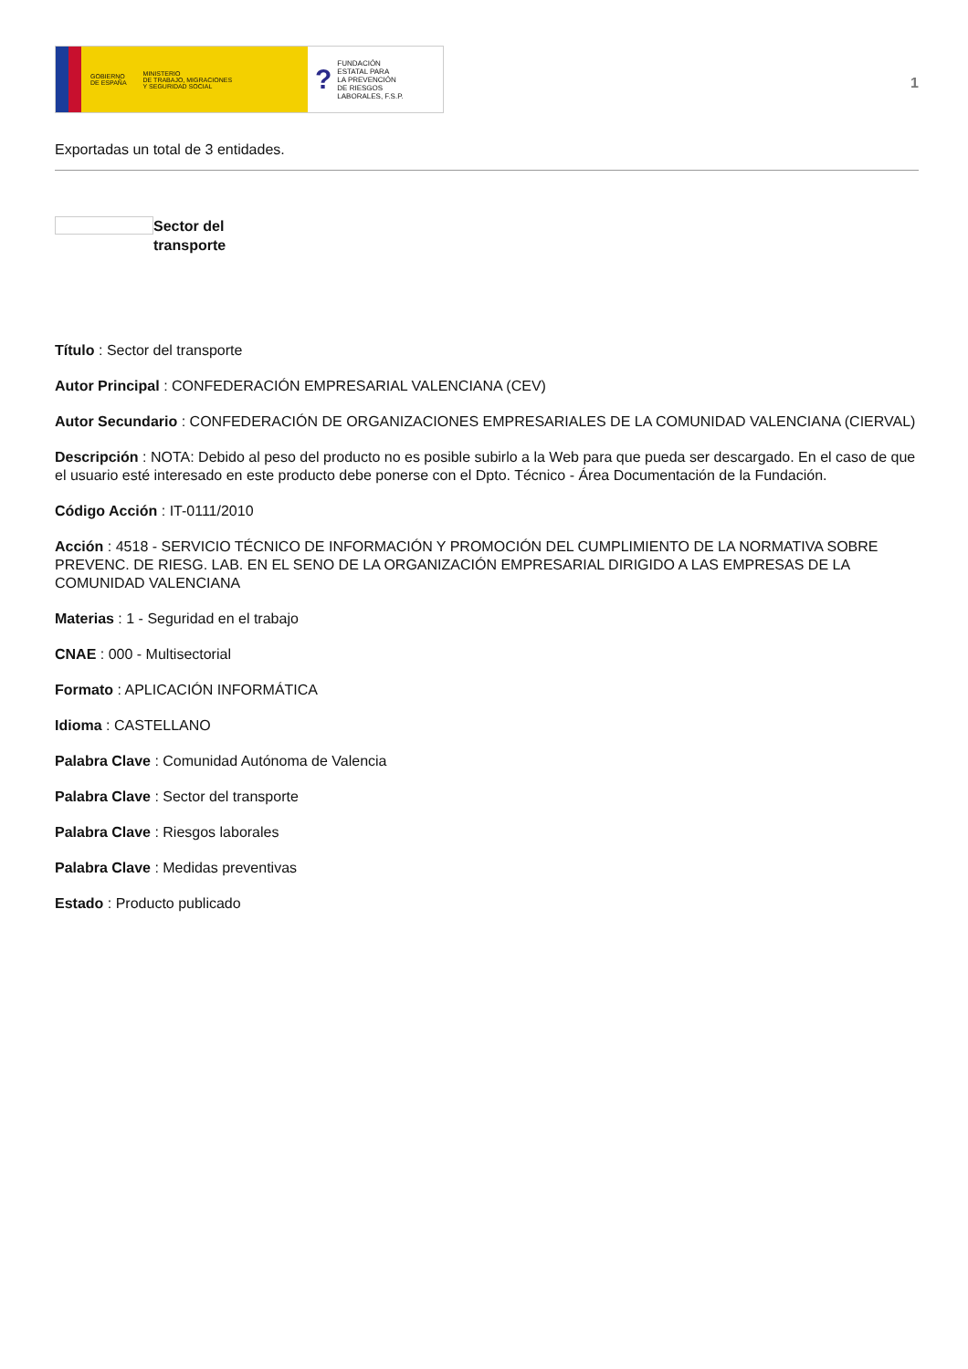GOBIERNO
DE ESPAÑA MINISTERIO
DE TRABAJO, MIGRACIONES
Y SEGURIDAD SOCIAL
? FUNDACIÓN
ESTATAL PARA
LA PREVENCIÓN
DE RIESGOS
LABORALES, F.S.P.
1
Exportadas un total de 3 entidades.
Sector del
transporte
Título : Sector del transporte
Autor Principal : CONFEDERACIÓN EMPRESARIAL VALENCIANA (CEV)
Autor Secundario : CONFEDERACIÓN DE ORGANIZACIONES EMPRESARIALES DE LA COMUNIDAD VALENCIANA (CIERVAL)
Descripción : NOTA: Debido al peso del producto no es posible subirlo a la Web para que pueda ser descargado. En el caso de que el usuario esté interesado en este producto debe ponerse con el Dpto. Técnico - Área Documentación de la Fundación.
Código Acción : IT-0111/2010
Acción : 4518 - SERVICIO TÉCNICO DE INFORMACIÓN Y PROMOCIÓN DEL CUMPLIMIENTO DE LA NORMATIVA SOBRE PREVENC. DE RIESG. LAB. EN EL SENO DE LA ORGANIZACIÓN EMPRESARIAL DIRIGIDO A LAS EMPRESAS DE LA COMUNIDAD VALENCIANA
Materias : 1 - Seguridad en el trabajo
CNAE : 000 - Multisectorial
Formato : APLICACIÓN INFORMÁTICA
Idioma : CASTELLANO
Palabra Clave : Comunidad Autónoma de Valencia
Palabra Clave : Sector del transporte
Palabra Clave : Riesgos laborales
Palabra Clave : Medidas preventivas
Estado : Producto publicado